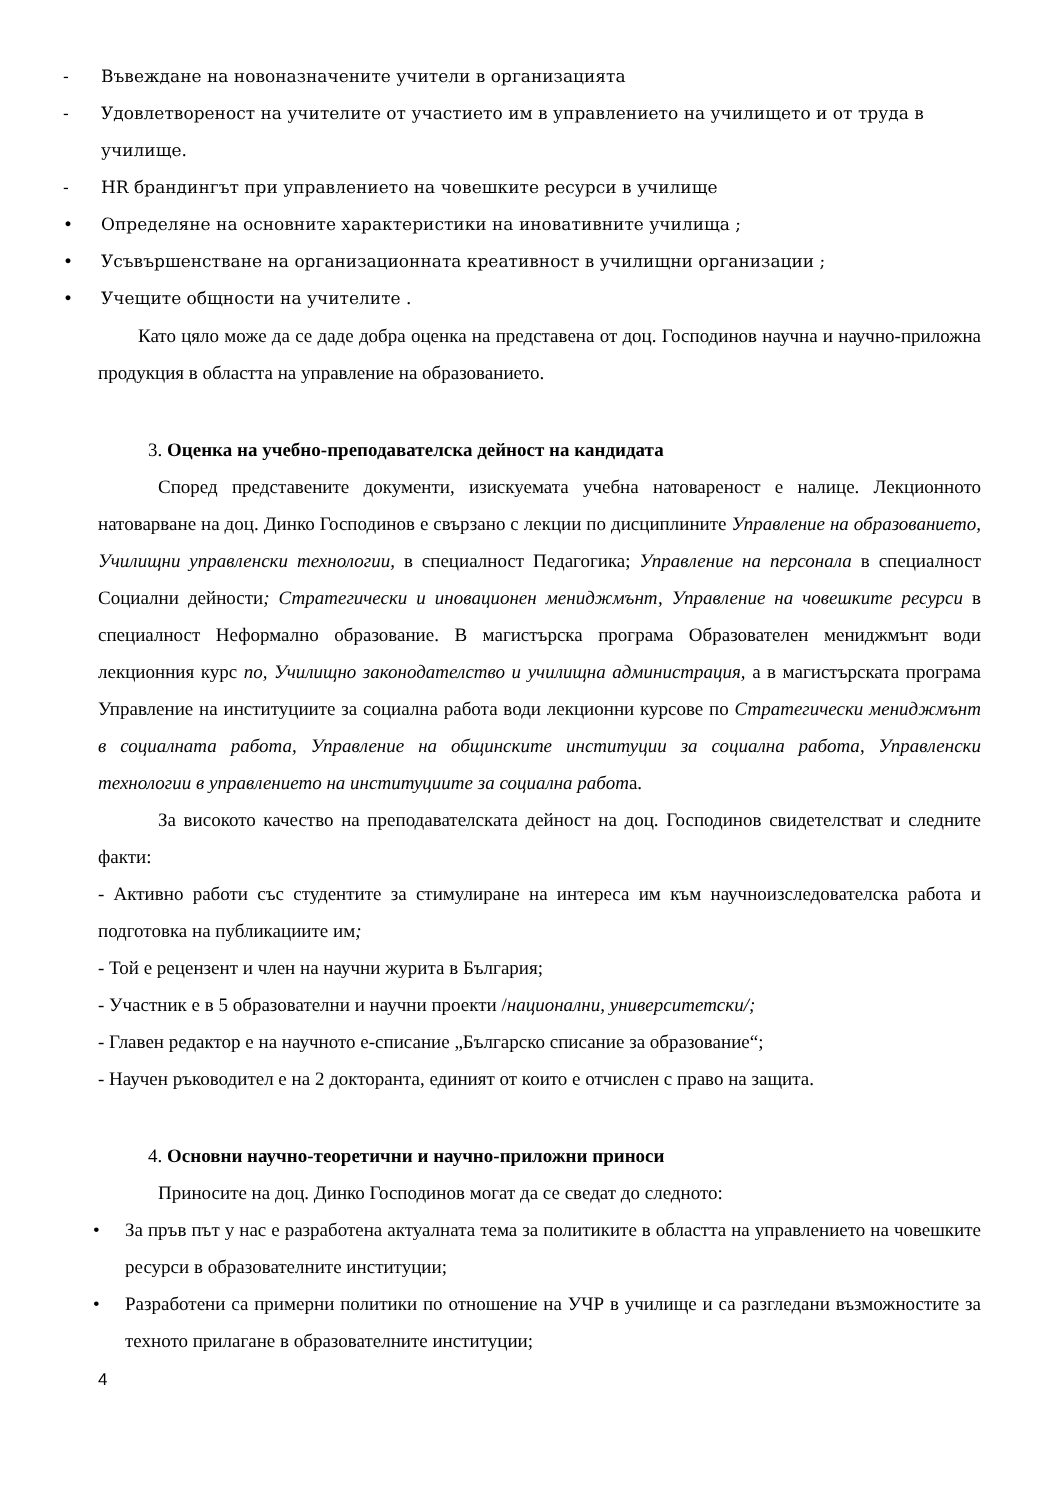- Въвеждане на новоназначените учители в организацията
- Удовлетвореност на учителите от участието им в управлението на училището и от труда в училище.
- HR брандингът при управлението на човешките ресурси в училище
• Определяне на основните характеристики на иновативните училища ;
• Усъвършенстване на организационната креативност в училищни организации ;
• Учещите общности на учителите .
Като цяло може да се даде добра оценка на представена от доц. Господинов научна и научно-приложна продукция в областта на управление на образованието.
3. Оценка на учебно-преподавателска дейност на кандидата
Според представените документи, изискуемата учебна натовареност е налице. Лекционното натоварване на доц. Динко Господинов е свързано с лекции по дисциплините Управление на образованието, Училищни управленски технологии, в специалност Педагогика; Управление на персонала в специалност Социални дейности; Стратегически и иновационен мениджмънт, Управление на човешките ресурси в специалност Неформално образование. В магистърска програма Образователен мениджмънт води лекционния курс по, Училищно законодателство и училищна администрация, а в магистърската програма Управление на институциите за социална работа води лекционни курсове по Стратегически мениджмънт в социалната работа, Управление на общинските институции за социална работа, Управленски технологии в управлението на институциите за социална работа.
За високото качество на преподавателската дейност на доц. Господинов свидетелстват и следните факти:
- Активно работи със студентите за стимулиране на интереса им към научноизследователска работа и подготовка на публикациите им;
- Той е рецензент и член на научни журита в България;
- Участник е в 5 образователни и научни проекти /национални, университетски/;
- Главен редактор е на научното е-списание „Българско списание за образование“;
- Научен ръководител е на 2 докторанта, единият от които е отчислен с право на защита.
4. Основни научно-теоретични и научно-приложни приноси
Приносите на доц. Динко Господинов могат да се сведат до следното:
• За пръв път у нас е разработена актуалната тема за политиките в областта на управлението на човешките ресурси в образователните институции;
• Разработени са примерни политики по отношение на УЧР в училище и са разгледани възможностите за техното прилагане в образователните институции;
4